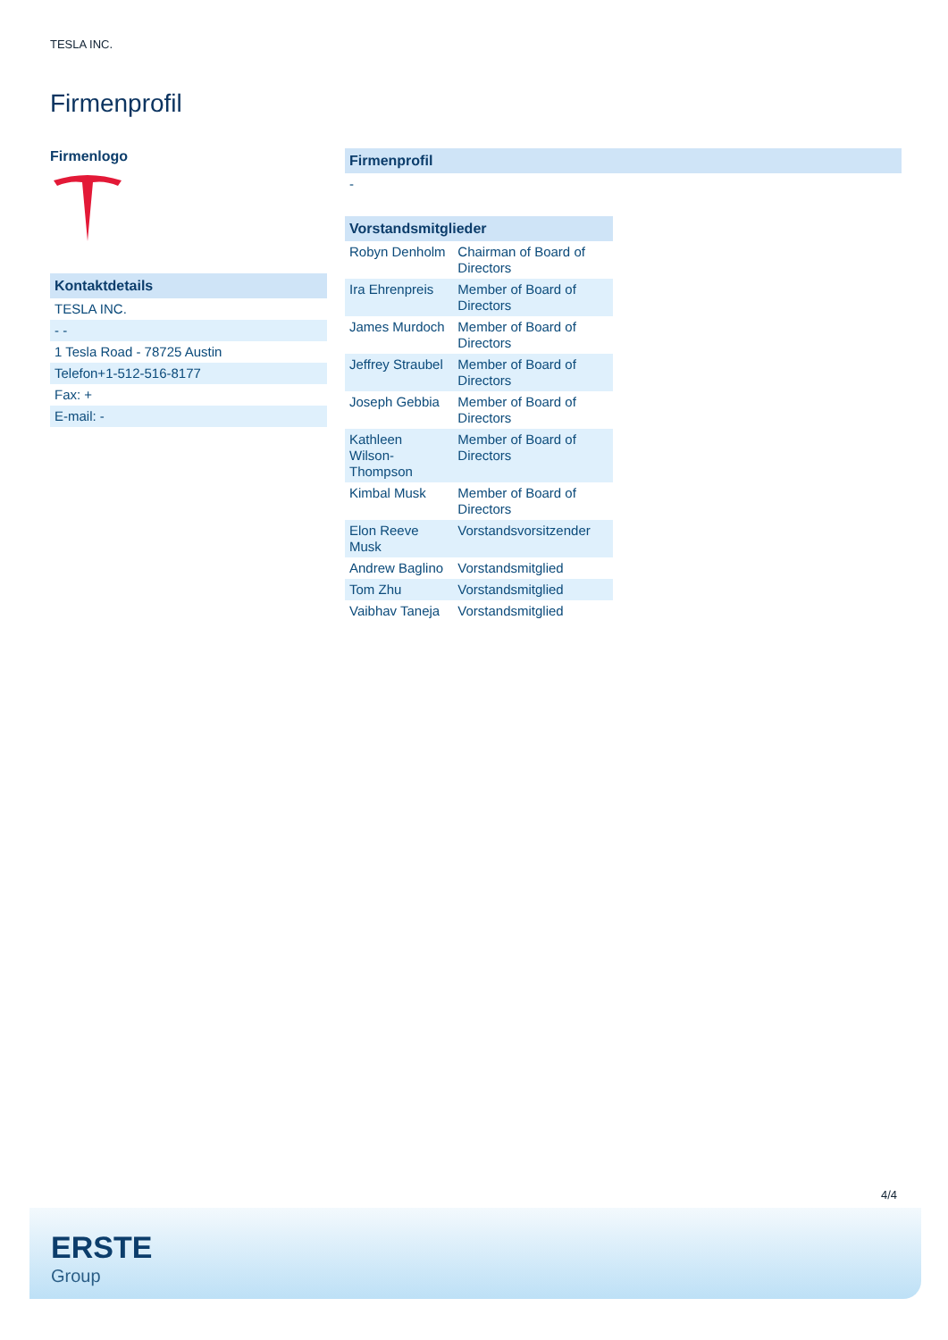TESLA INC.
Firmenprofil
Firmenlogo
| Kontaktdetails |
| --- |
| TESLA INC. |
| - - |
| 1 Tesla Road - 78725 Austin |
| Telefon+1-512-516-8177 |
| Fax: + |
| E-mail: - |
| Firmenprofil |
| --- |
| - |
| Vorstandsmitglieder | |
| --- | --- |
| Robyn Denholm | Chairman of Board of Directors |
| Ira Ehrenpreis | Member of Board of Directors |
| James Murdoch | Member of Board of Directors |
| Jeffrey Straubel | Member of Board of Directors |
| Joseph Gebbia | Member of Board of Directors |
| Kathleen Wilson-Thompson | Member of Board of Directors |
| Kimbal Musk | Member of Board of Directors |
| Elon Reeve Musk | Vorstandsvorsitzender |
| Andrew Baglino | Vorstandsmitglied |
| Tom Zhu | Vorstandsmitglied |
| Vaibhav Taneja | Vorstandsmitglied |
4/4
ERSTE
Group